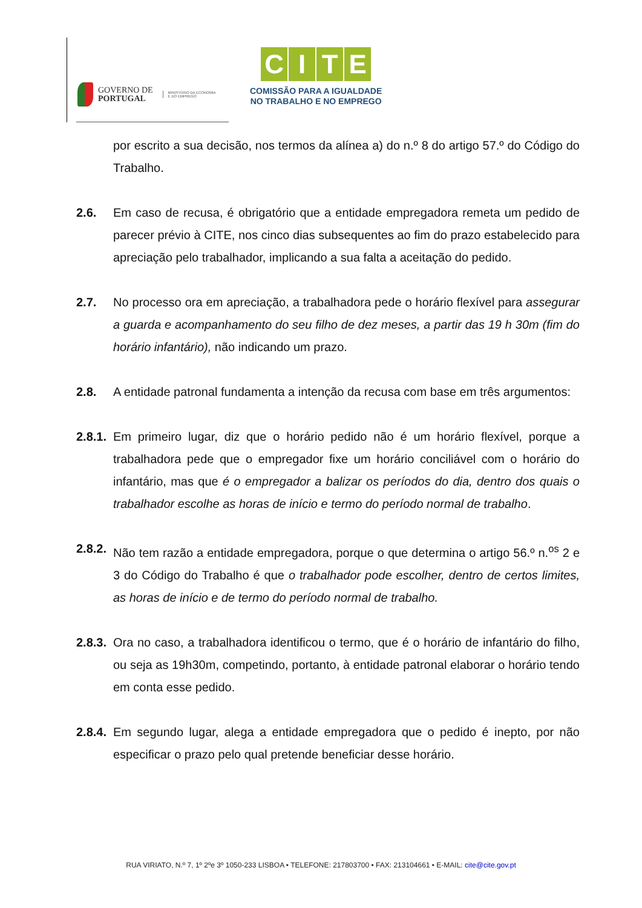GOVERNO DE
PORTUGAL
MINISTÉRIO DA ECONOMIA
E DO EMPREGO
CITE
COMISSÃO PARA A IGUALDADE
NO TRABALHO E NO EMPREGO
por escrito a sua decisão, nos termos da alínea a) do n.º 8 do artigo 57.º do Código do Trabalho.
2.6. Em caso de recusa, é obrigatório que a entidade empregadora remeta um pedido de parecer prévio à CITE, nos cinco dias subsequentes ao fim do prazo estabelecido para apreciação pelo trabalhador, implicando a sua falta a aceitação do pedido.
2.7. No processo ora em apreciação, a trabalhadora pede o horário flexível para assegurar a guarda e acompanhamento do seu filho de dez meses, a partir das 19 h 30m (fim do horário infantário), não indicando um prazo.
2.8. A entidade patronal fundamenta a intenção da recusa com base em três argumentos:
2.8.1.
Em primeiro lugar, diz que o horário pedido não é um horário flexível, porque a trabalhadora pede que o empregador fixe um horário conciliável com o horário do infantário, mas que é o empregador a balizar os períodos do dia, dentro dos quais o trabalhador escolhe as horas de início e termo do período normal de trabalho.
2.8.2.
Não tem razão a entidade empregadora, porque o que determina o artigo 56.º n.<sup>os</sup> 2 e 3 do Código do Trabalho é que o trabalhador pode escolher, dentro de certos limites, as horas de início e de termo do período normal de trabalho.
2.8.3.
Ora no caso, a trabalhadora identificou o termo, que é o horário de infantário do filho, ou seja as 19h30m, competindo, portanto, à entidade patronal elaborar o horário tendo em conta esse pedido.
2.8.4.
Em segundo lugar, alega a entidade empregadora que o pedido é inepto, por não especificar o prazo pelo qual pretende beneficiar desse horário.
RUA VIRIATO, N.º 7, 1º 2ºe 3º 1050-233 LISBOA • TELEFONE: 217803700 • FAX: 213104661 • E-MAIL: cite@cite.gov.pt